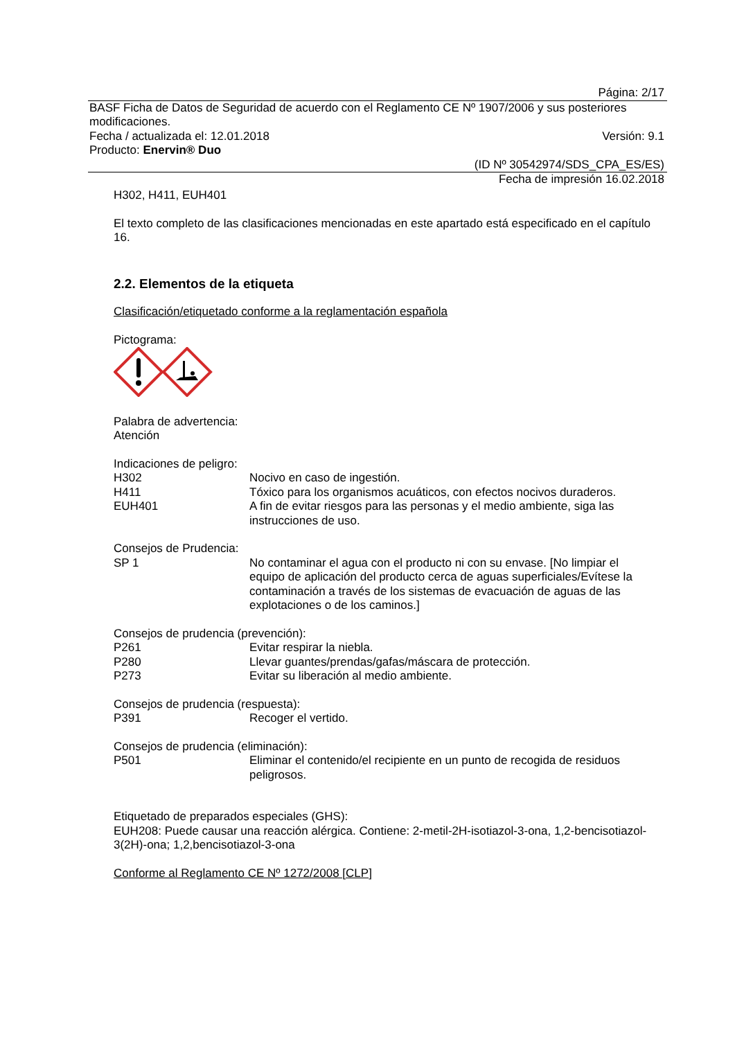Página: 2/17
BASF Ficha de Datos de Seguridad de acuerdo con el Reglamento CE Nº 1907/2006 y sus posteriores modificaciones.
Fecha / actualizada el: 12.01.2018 Versión: 9.1
Producto: Enervin® Duo
(ID Nº 30542974/SDS_CPA_ES/ES)
Fecha de impresión 16.02.2018
H302, H411, EUH401
El texto completo de las clasificaciones mencionadas en este apartado está especificado en el capítulo 16.
2.2. Elementos de la etiqueta
Clasificación/etiquetado conforme a la reglamentación española
Pictograma:
Palabra de advertencia:
Atención
Indicaciones de peligro:
H302 Nocivo en caso de ingestión.
H411 Tóxico para los organismos acuáticos, con efectos nocivos duraderos.
EUH401 A fin de evitar riesgos para las personas y el medio ambiente, siga las instrucciones de uso.
Consejos de Prudencia:
SP 1 No contaminar el agua con el producto ni con su envase. [No limpiar el equipo de aplicación del producto cerca de aguas superficiales/Evítese la contaminación a través de los sistemas de evacuación de aguas de las explotaciones o de los caminos.]
Consejos de prudencia (prevención):
P261 Evitar respirar la niebla.
P280 Llevar guantes/prendas/gafas/máscara de protección.
P273 Evitar su liberación al medio ambiente.
Consejos de prudencia (respuesta):
P391 Recoger el vertido.
Consejos de prudencia (eliminación):
P501 Eliminar el contenido/el recipiente en un punto de recogida de residuos peligrosos.
Etiquetado de preparados especiales (GHS):
EUH208: Puede causar una reacción alérgica. Contiene: 2-metil-2H-isotiazol-3-ona, 1,2-bencisotiazol-3(2H)-ona; 1,2,bencisotiazol-3-ona
Conforme al Reglamento CE Nº 1272/2008 [CLP]